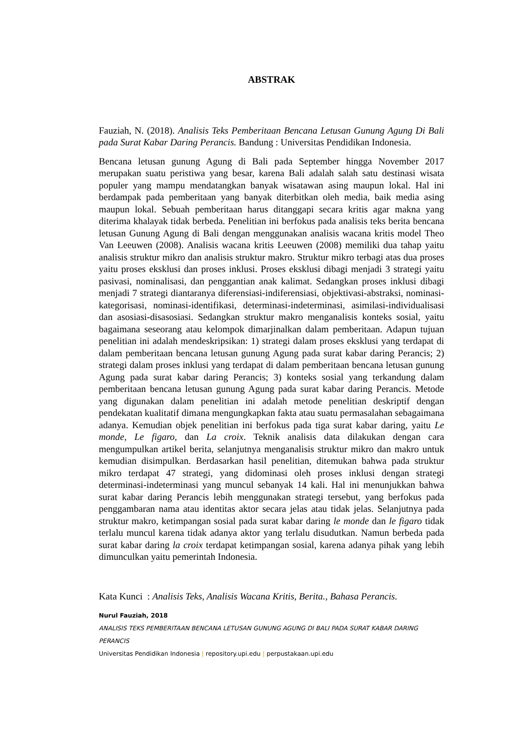ABSTRAK
Fauziah, N. (2018). Analisis Teks Pemberitaan Bencana Letusan Gunung Agung Di Bali pada Surat Kabar Daring Perancis. Bandung : Universitas Pendidikan Indonesia.
Bencana letusan gunung Agung di Bali pada September hingga November 2017 merupakan suatu peristiwa yang besar, karena Bali adalah salah satu destinasi wisata populer yang mampu mendatangkan banyak wisatawan asing maupun lokal. Hal ini berdampak pada pemberitaan yang banyak diterbitkan oleh media, baik media asing maupun lokal. Sebuah pemberitaan harus ditanggapi secara kritis agar makna yang diterima khalayak tidak berbeda. Penelitian ini berfokus pada analisis teks berita bencana letusan Gunung Agung di Bali dengan menggunakan analisis wacana kritis model Theo Van Leeuwen (2008). Analisis wacana kritis Leeuwen (2008) memiliki dua tahap yaitu analisis struktur mikro dan analisis struktur makro. Struktur mikro terbagi atas dua proses yaitu proses eksklusi dan proses inklusi. Proses eksklusi dibagi menjadi 3 strategi yaitu pasivasi, nominalisasi, dan penggantian anak kalimat. Sedangkan proses inklusi dibagi menjadi 7 strategi diantaranya diferensiasi-indiferensiasi, objektivasi-abstraksi, nominasi-kategorisasi, nominasi-identifikasi, determinasi-indeterminasi, asimilasi-individualisasi dan asosiasi-disasosiasi. Sedangkan struktur makro menganalisis konteks sosial, yaitu bagaimana seseorang atau kelompok dimarjinalkan dalam pemberitaan. Adapun tujuan penelitian ini adalah mendeskripsikan: 1) strategi dalam proses eksklusi yang terdapat di dalam pemberitaan bencana letusan gunung Agung pada surat kabar daring Perancis; 2) strategi dalam proses inklusi yang terdapat di dalam pemberitaan bencana letusan gunung Agung pada surat kabar daring Perancis; 3) konteks sosial yang terkandung dalam pemberitaan bencana letusan gunung Agung pada surat kabar daring Perancis. Metode yang digunakan dalam penelitian ini adalah metode penelitian deskriptif dengan pendekatan kualitatif dimana mengungkapkan fakta atau suatu permasalahan sebagaimana adanya. Kemudian objek penelitian ini berfokus pada tiga surat kabar daring, yaitu Le monde, Le figaro, dan La croix. Teknik analisis data dilakukan dengan cara mengumpulkan artikel berita, selanjutnya menganalisis struktur mikro dan makro untuk kemudian disimpulkan. Berdasarkan hasil penelitian, ditemukan bahwa pada struktur mikro terdapat 47 strategi, yang didominasi oleh proses inklusi dengan strategi determinasi-indeterminasi yang muncul sebanyak 14 kali. Hal ini menunjukkan bahwa surat kabar daring Perancis lebih menggunakan strategi tersebut, yang berfokus pada penggambaran nama atau identitas aktor secara jelas atau tidak jelas. Selanjutnya pada struktur makro, ketimpangan sosial pada surat kabar daring le monde dan le figaro tidak terlalu muncul karena tidak adanya aktor yang terlalu disudutkan. Namun berbeda pada surat kabar daring la croix terdapat ketimpangan sosial, karena adanya pihak yang lebih dimunculkan yaitu pemerintah Indonesia.
Kata Kunci : Analisis Teks, Analisis Wacana Kritis, Berita., Bahasa Perancis.
Nurul Fauziah, 2018
ANALISIS TEKS PEMBERITAAN BENCANA LETUSAN GUNUNG AGUNG DI BALI PADA SURAT KABAR DARING PERANCIS
Universitas Pendidikan Indonesia | repository.upi.edu | perpustakaan.upi.edu